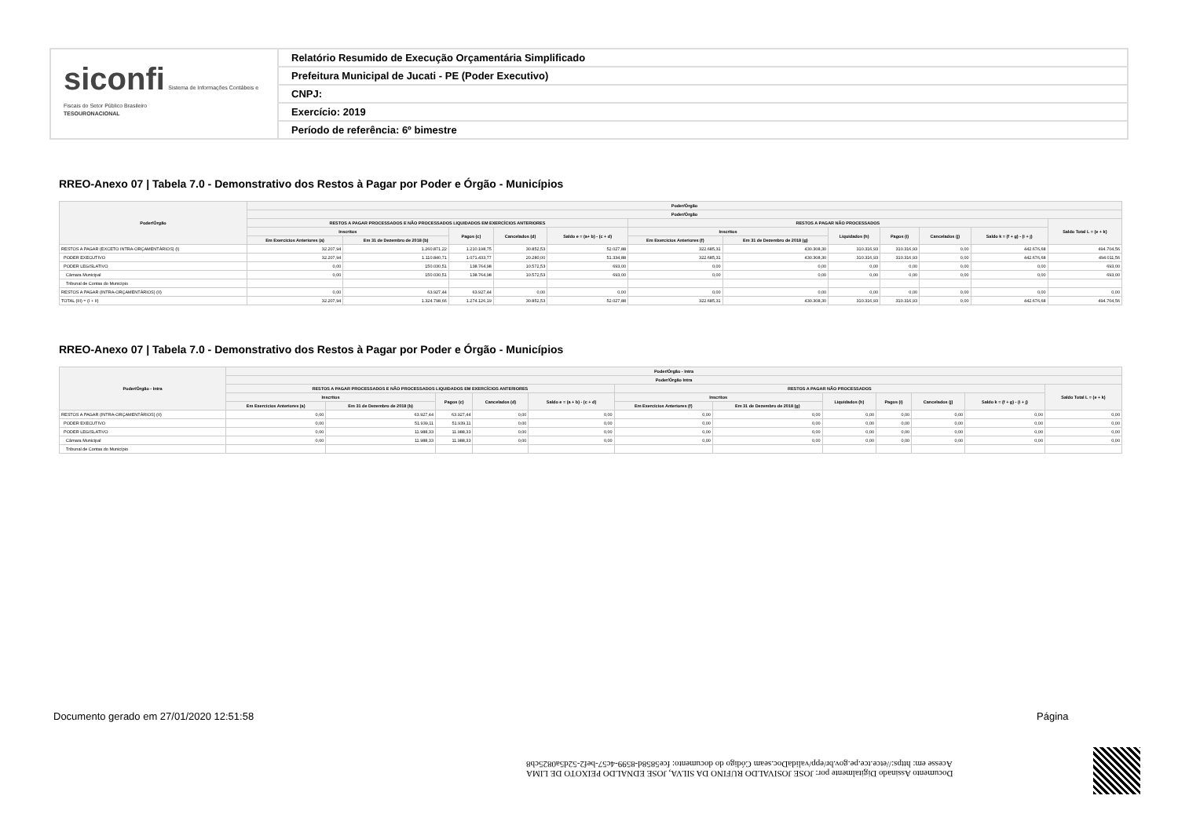siconfi Sistema de Informações Contábeis e Fiscais do Setor Público Brasileiro
TESOURONACIONAL
Relatório Resumido de Execução Orçamentária Simplificado
Prefeitura Municipal de Jucati - PE (Poder Executivo)
CNPJ:
Exercício: 2019
Período de referência: 6º bimestre
RREO-Anexo 07 | Tabela 7.0 - Demonstrativo dos Restos à Pagar por Poder e Órgão - Municípios
| Poder/Órgão | Poder/Órgão | | | | | | | | | | | |
| --- | --- | --- | --- | --- | --- | --- | --- | --- | --- | --- | --- | --- |
| | Poder/Órgão | | | | | | | | | | | |
| | RESTOS A PAGAR PROCESSADOS E NÃO PROCESSADOS LIQUIDADOS EM EXERCÍCIOS ANTERIORES | | | | | RESTOS A PAGAR NÃO PROCESSADOS | | | | | | Saldo Total L = (e + k) |
| | Inscritos | | Pagos (c) | Cancelados (d) | Saldo e = (a+ b) - (c + d) | Inscritos | | Liquidados (h) | Pagos (i) | Cancelados (j) | Saldo k = (f + g) - (i + j) | |
| | Em Exercícios Anteriores (a) | Em 31 de Dezembro de 2018 (b) | | | | Em Exercícios Anteriores (f) | Em 31 de Dezembro de 2018 (g) | | | | | |
| RESTOS A PAGAR (EXCETO INTRA-ORÇAMENTÁRIOS) (I) | 32.207,94 | 1.260.871,22 | 1.210.198,75 | 30.852,53 | 52.027,88 | 322.685,31 | 430.308,30 | 310.316,93 | 310.316,93 | 0,00 | 442.676,68 | 494.704,56 |
| PODER EXECUTIVO | 32.207,94 | 1.110.840,71 | 1.071.433,77 | 20.280,00 | 51.334,88 | 322.685,31 | 430.308,30 | 310.316,93 | 310.316,93 | 0,00 | 442.676,68 | 494.011,56 |
| PODER LEGISLATIVO | 0,00 | 150.030,51 | 138.764,98 | 10.572,53 | 693,00 | 0,00 | 0,00 | 0,00 | 0,00 | 0,00 | 0,00 | 693,00 |
| Câmara Municipal | 0,00 | 150.030,51 | 138.764,98 | 10.572,53 | 693,00 | 0,00 | 0,00 | 0,00 | 0,00 | 0,00 | 0,00 | 693,00 |
| Tribunal de Contas do Município | | | | | | | | | | | | |
| RESTOS A PAGAR (INTRA-ORÇAMENTÁRIOS) (II) | 0,00 | 63.927,44 | 63.927,44 | 0,00 | 0,00 | 0,00 | 0,00 | 0,00 | 0,00 | 0,00 | 0,00 | 0,00 |
| TOTAL (III) = (I + II) | 32.207,94 | 1.324.798,66 | 1.274.126,19 | 30.852,53 | 52.027,88 | 322.685,31 | 430.308,30 | 310.316,93 | 310.316,93 | 0,00 | 442.676,68 | 494.704,56 |
RREO-Anexo 07 | Tabela 7.0 - Demonstrativo dos Restos à Pagar por Poder e Órgão - Municípios
| Poder/Órgão - Intra | Poder/Órgão - Intra | | | | | | | | | | | |
| --- | --- | --- | --- | --- | --- | --- | --- | --- | --- | --- | --- | --- |
| | Poder/Órgão Intra | | | | | | | | | | | |
| | RESTOS A PAGAR PROCESSADOS E NÃO PROCESSADOS LIQUIDADOS EM EXERCÍCIOS ANTERIORES | | | | | RESTOS A PAGAR NÃO PROCESSADOS | | | | | | Saldo Total L = (e + k) |
| | Inscritos | | Pagos (c) | Cancelados (d) | Saldo e = (a + b) - (c + d) | Inscritos | | Liquidados (h) | Pagos (i) | Cancelados (j) | Saldo k = (f + g) - (i + j) | |
| | Em Exercícios Anteriores (a) | Em 31 de Dezembro de 2018 (b) | | | | Em Exercícios Anteriores (f) | Em 31 de Dezembro de 2018 (g) | | | | | |
| RESTOS A PAGAR (INTRA-ORÇAMENTÁRIOS) (II) | 0,00 | 63.927,44 | 63.927,44 | 0,00 | 0,00 | 0,00 | 0,00 | 0,00 | 0,00 | 0,00 | 0,00 | 0,00 |
| PODER EXECUTIVO | 0,00 | 51.939,11 | 51.939,11 | 0,00 | 0,00 | 0,00 | 0,00 | 0,00 | 0,00 | 0,00 | 0,00 | 0,00 |
| PODER LEGISLATIVO | 0,00 | 11.988,33 | 11.988,33 | 0,00 | 0,00 | 0,00 | 0,00 | 0,00 | 0,00 | 0,00 | 0,00 | 0,00 |
| Câmara Municipal | 0,00 | 11.988,33 | 11.988,33 | 0,00 | 0,00 | 0,00 | 0,00 | 0,00 | 0,00 | 0,00 | 0,00 | 0,00 |
| Tribunal de Contas do Município | | | | | | | | | | | | |
Documento Assinado Digitalmente por: JOSE JOSIVALDO RUFINO DA SILVA, JOSE EDNALDO PEIXOTO DE LIMA
Acesse em: https://etce.tce.pe.gov.br/epp/validaDoc.seam Código do documento: fce5858d-8599-4c57-bef2-52d5a0825cb8
Documento gerado em 27/01/2020 12:51:58
Página